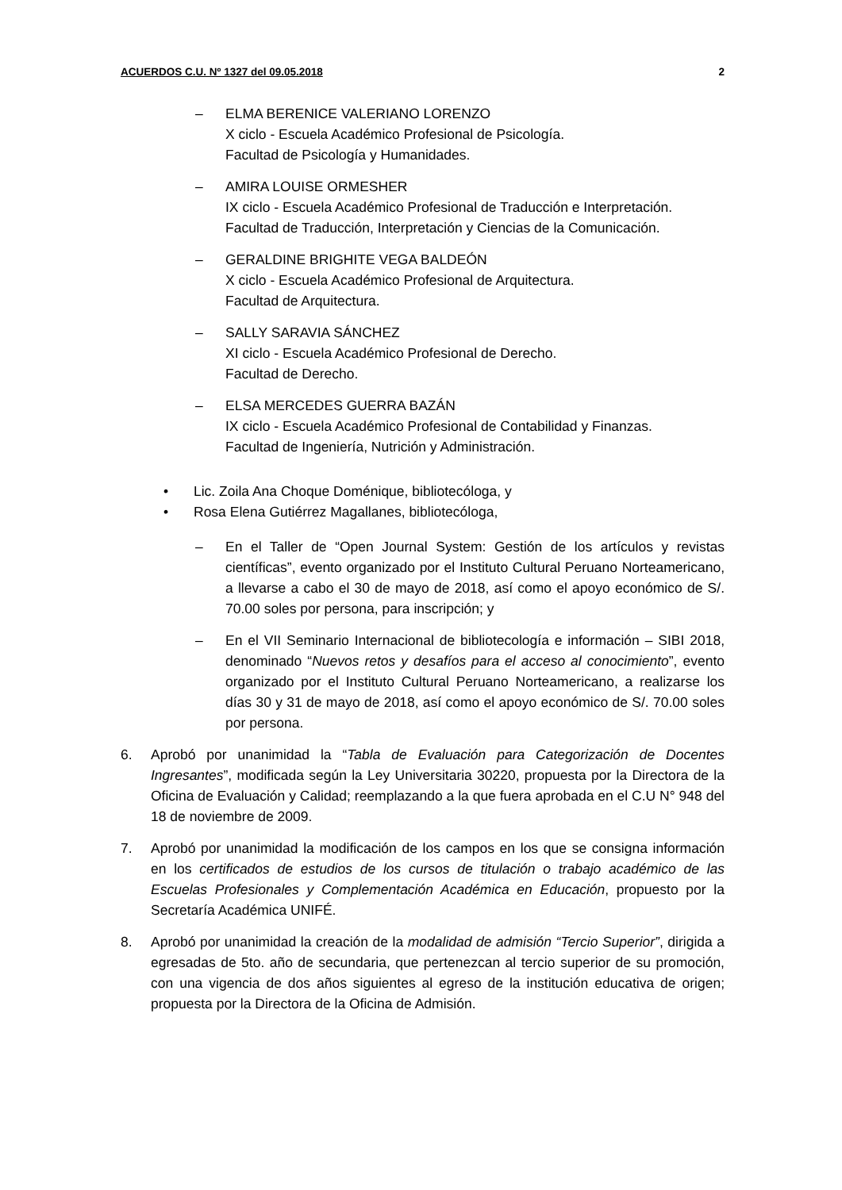ACUERDOS C.U. Nº 1327 del 09.05.2018 2
– ELMA BERENICE VALERIANO LORENZO
X ciclo - Escuela Académico Profesional de Psicología.
Facultad de Psicología y Humanidades.
– AMIRA LOUISE ORMESHER
IX ciclo - Escuela Académico Profesional de Traducción e Interpretación.
Facultad de Traducción, Interpretación y Ciencias de la Comunicación.
– GERALDINE BRIGHITE VEGA BALDEÓN
X ciclo - Escuela Académico Profesional de Arquitectura.
Facultad de Arquitectura.
– SALLY SARAVIA SÁNCHEZ
XI ciclo - Escuela Académico Profesional de Derecho.
Facultad de Derecho.
– ELSA MERCEDES GUERRA BAZÁN
IX ciclo - Escuela Académico Profesional de Contabilidad y Finanzas.
Facultad de Ingeniería, Nutrición y Administración.
• Lic. Zoila Ana Choque Doménique, bibliotecóloga, y
• Rosa Elena Gutiérrez Magallanes, bibliotecóloga,
– En el Taller de “Open Journal System: Gestión de los artículos y revistas científicas”, evento organizado por el Instituto Cultural Peruano Norteamericano, a llevarse a cabo el 30 de mayo de 2018, así como el apoyo económico de S/. 70.00 soles por persona, para inscripción; y
– En el VII Seminario Internacional de bibliotecología e información – SIBI 2018, denominado “Nuevos retos y desafíos para el acceso al conocimiento”, evento organizado por el Instituto Cultural Peruano Norteamericano, a realizarse los días 30 y 31 de mayo de 2018, así como el apoyo económico de S/. 70.00 soles por persona.
6. Aprobó por unanimidad la “Tabla de Evaluación para Categorización de Docentes Ingresantes”, modificada según la Ley Universitaria 30220, propuesta por la Directora de la Oficina de Evaluación y Calidad; reemplazando a la que fuera aprobada en el C.U N° 948 del 18 de noviembre de 2009.
7. Aprobó por unanimidad la modificación de los campos en los que se consigna información en los certificados de estudios de los cursos de titulación o trabajo académico de las Escuelas Profesionales y Complementación Académica en Educación, propuesto por la Secretaría Académica UNIFÉ.
8. Aprobó por unanimidad la creación de la modalidad de admisión “Tercio Superior”, dirigida a egresadas de 5to. año de secundaria, que pertenezcan al tercio superior de su promoción, con una vigencia de dos años siguientes al egreso de la institución educativa de origen; propuesta por la Directora de la Oficina de Admisión.